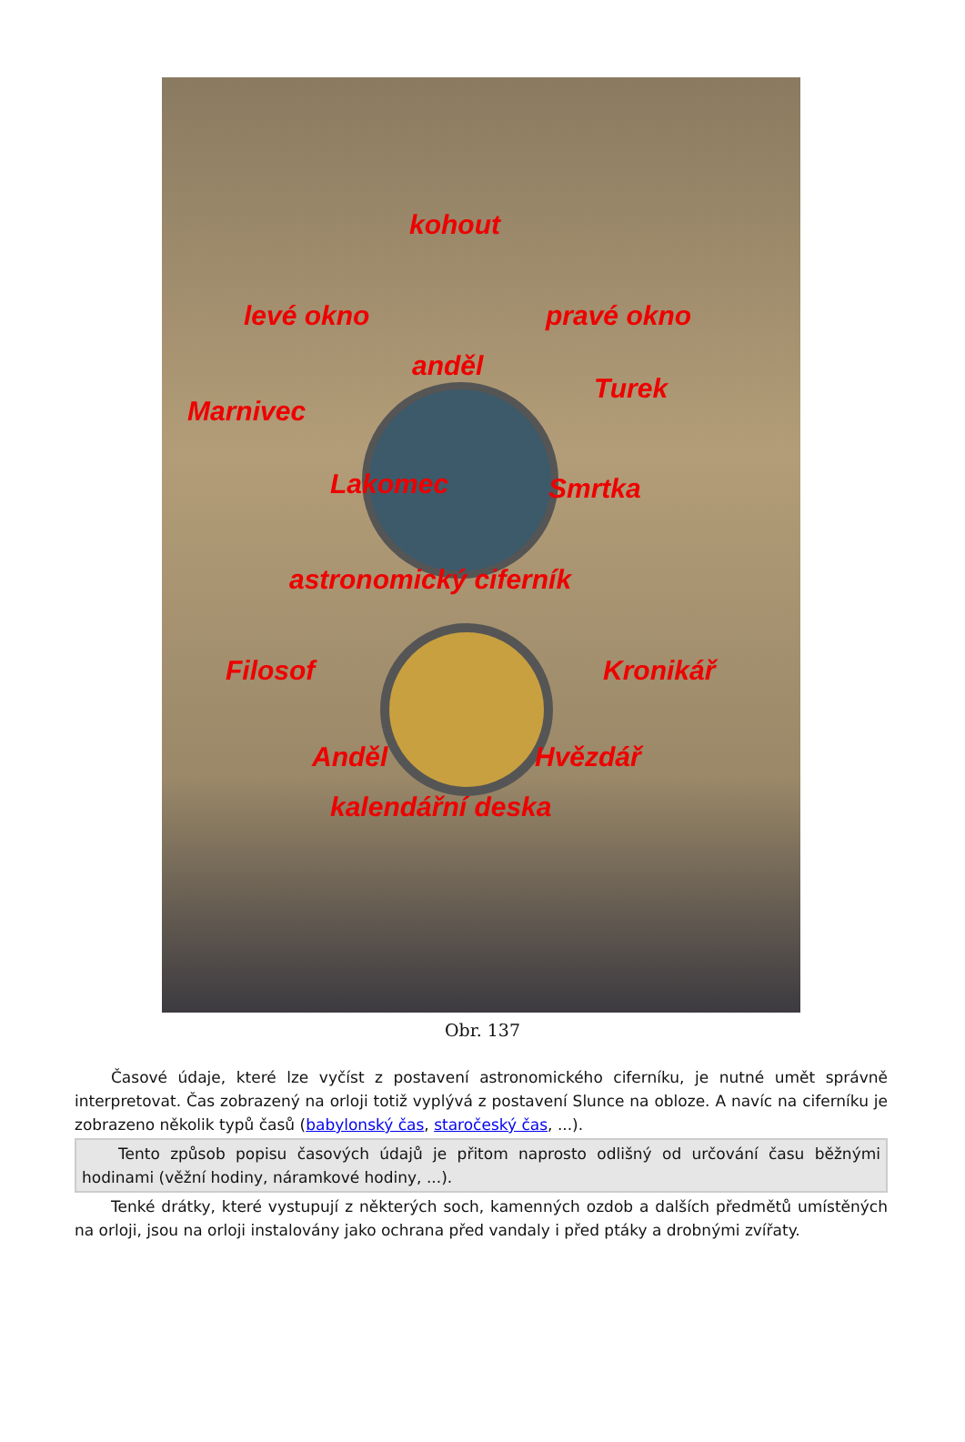kohout
levé okno pravé okno
anděl
Turek
Marnivec
Lakomec Smrtka
astronomický ciferník
Filosof Kronikář
Anděl Hvězdář
kalendářní deska
Obr. 137
Časové údaje, které lze vyčíst z postavení astronomického ciferníku, je nutné umět správně interpretovat. Čas zobrazený na orloji totiž vyplývá z postavení Slunce na obloze. A navíc na ciferníku je zobrazeno několik typů časů (babylonský čas, staročeský čas, ...).
Tento způsob popisu časových údajů je přitom naprosto odlišný od určování času běžnými hodinami (věžní hodiny, náramkové hodiny, ...).
Tenké drátky, které vystupují z některých soch, kamenných ozdob a dalších předmětů umístěných na orloji, jsou na orloji instalovány jako ochrana před vandaly i před ptáky a drobnými zvířaty.